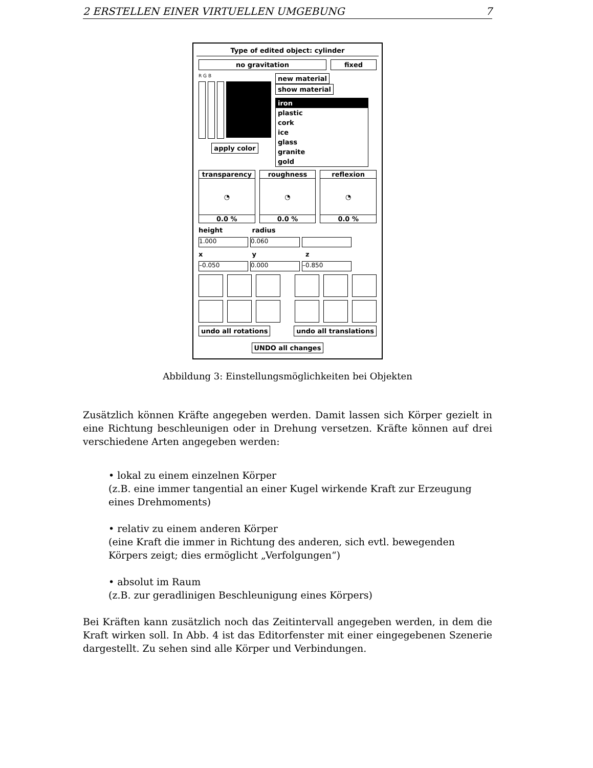2 ERSTELLEN EINER VIRTUELLEN UMGEBUNG 7
Type of edited object: cylinder
no gravitation fixed
R G B
apply color
new material show material
iron
plastic
cork
ice
glass
granite
gold
transparency
◔
0.0 %
roughness
◔
0.0 %
reflexion
◔
0.0 %
height radius
1.000 0.060
x y z
–0.050 0.000 –0.850
undo all rotations undo all translations
UNDO all changes
Abbildung 3: Einstellungsmöglichkeiten bei Objekten
Zusätzlich können Kräfte angegeben werden. Damit lassen sich Körper gezielt in eine Richtung beschleunigen oder in Drehung versetzen. Kräfte können auf drei verschiedene Arten angegeben werden:
• lokal zu einem einzelnen Körper
(z.B. eine immer tangential an einer Kugel wirkende Kraft zur Erzeugung eines Drehmoments)
• relativ zu einem anderen Körper
(eine Kraft die immer in Richtung des anderen, sich evtl. bewegenden Körpers zeigt; dies ermöglicht „Verfolgungen“)
• absolut im Raum
(z.B. zur geradlinigen Beschleunigung eines Körpers)
Bei Kräften kann zusätzlich noch das Zeitintervall angegeben werden, in dem die Kraft wirken soll. In Abb. 4 ist das Editorfenster mit einer eingegebenen Szenerie dargestellt. Zu sehen sind alle Körper und Verbindungen.